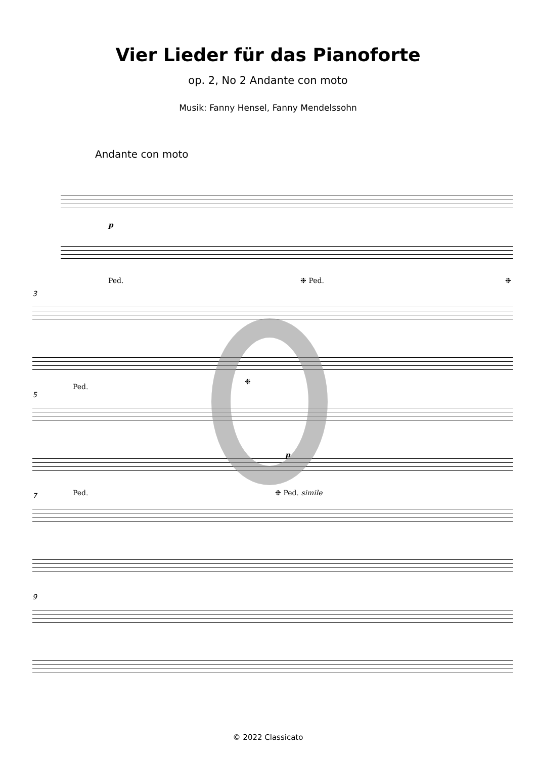Vier Lieder für das Pianoforte
op. 2, No 2 Andante con moto
Musik: Fanny Hensel, Fanny Mendelssohn
Andante con moto
p
Ped. ❉ Ped. ❉
3
Ped.
❉
5
p
Ped. ❉ Ped. simile
7
9
© 2022 Classicato